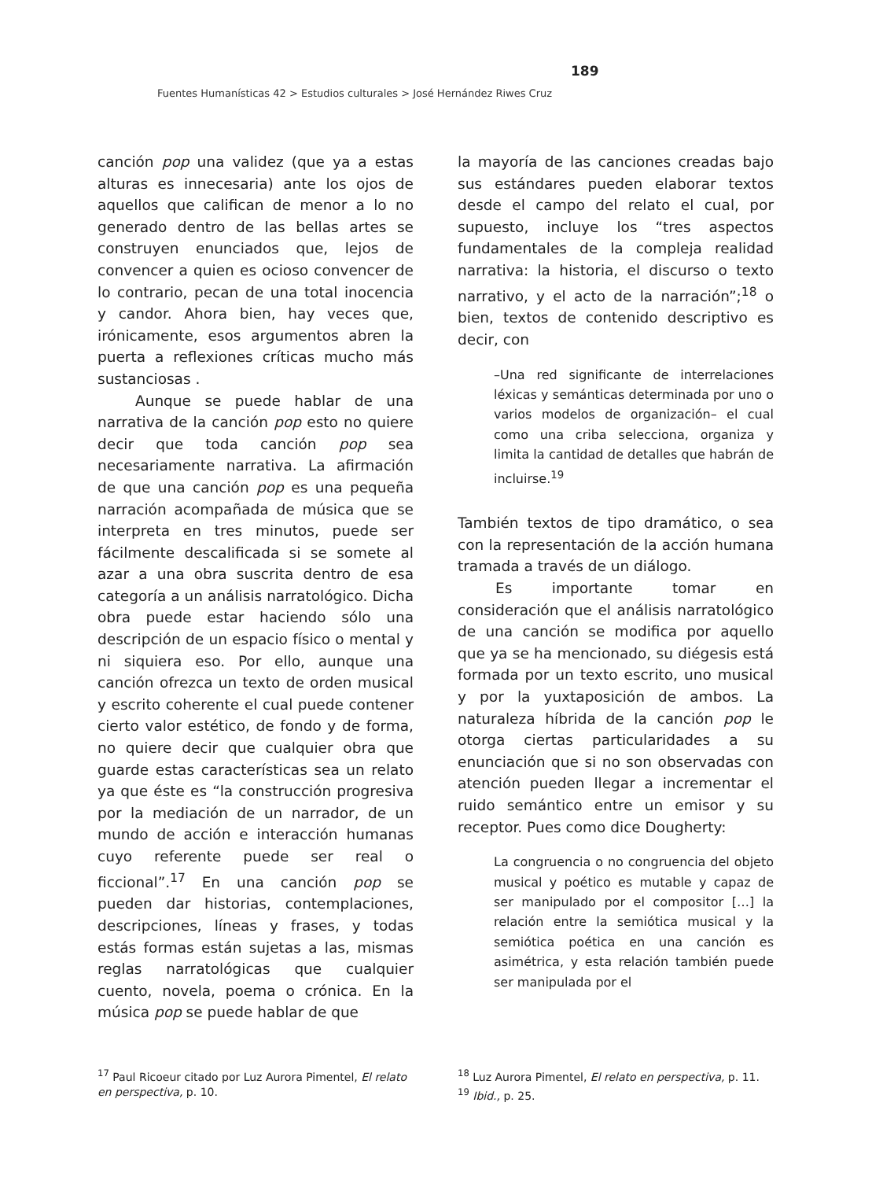189
Fuentes Humanísticas 42 > Estudios culturales > José Hernández Riwes Cruz
canción pop una validez (que ya a estas alturas es innecesaria) ante los ojos de aquellos que califican de menor a lo no generado dentro de las bellas artes se construyen enunciados que, lejos de convencer a quien es ocioso convencer de lo contrario, pecan de una total inocencia y candor. Ahora bien, hay veces que, irónicamente, esos argumentos abren la puerta a reflexiones críticas mucho más sustanciosas .
Aunque se puede hablar de una narrativa de la canción pop esto no quiere decir que toda canción pop sea necesariamente narrativa. La afirmación de que una canción pop es una pequeña narración acompañada de música que se interpreta en tres minutos, puede ser fácilmente descalificada si se somete al azar a una obra suscrita dentro de esa categoría a un análisis narratológico. Dicha obra puede estar haciendo sólo una descripción de un espacio físico o mental y ni siquiera eso. Por ello, aunque una canción ofrezca un texto de orden musical y escrito coherente el cual puede contener cierto valor estético, de fondo y de forma, no quiere decir que cualquier obra que guarde estas características sea un relato ya que éste es “la construcción progresiva por la mediación de un narrador, de un mundo de acción e interacción humanas cuyo referente puede ser real o ficcional”.<sup>17</sup> En una canción pop se pueden dar historias, contemplaciones, descripciones, líneas y frases, y todas estás formas están sujetas a las, mismas reglas narratológicas que cualquier cuento, novela, poema o crónica. En la música pop se puede hablar de que
la mayoría de las canciones creadas bajo sus estándares pueden elaborar textos desde el campo del relato el cual, por supuesto, incluye los “tres aspectos fundamentales de la compleja realidad narrativa: la historia, el discurso o texto narrativo, y el acto de la narración”;<sup>18</sup> o bien, textos de contenido descriptivo es decir, con
–Una red significante de interrelaciones léxicas y semánticas determinada por uno o varios modelos de organización– el cual como una criba selecciona, organiza y limita la cantidad de detalles que habrán de incluirse.<sup>19</sup>
También textos de tipo dramático, o sea con la representación de la acción humana tramada a través de un diálogo.
Es importante tomar en consideración que el análisis narratológico de una canción se modifica por aquello que ya se ha mencionado, su diégesis está formada por un texto escrito, uno musical y por la yuxtaposición de ambos. La naturaleza híbrida de la canción pop le otorga ciertas particularidades a su enunciación que si no son observadas con atención pueden llegar a incrementar el ruido semántico entre un emisor y su receptor. Pues como dice Dougherty:
La congruencia o no congruencia del objeto musical y poético es mutable y capaz de ser manipulado por el compositor […] la relación entre la semiótica musical y la semiótica poética en una canción es asimétrica, y esta relación también puede ser manipulada por el
<sup>17</sup> Paul Ricoeur citado por Luz Aurora Pimentel, El relato en perspectiva, p. 10.
<sup>18</sup> Luz Aurora Pimentel, El relato en perspectiva, p. 11.
<sup>19</sup> Ibid., p. 25.